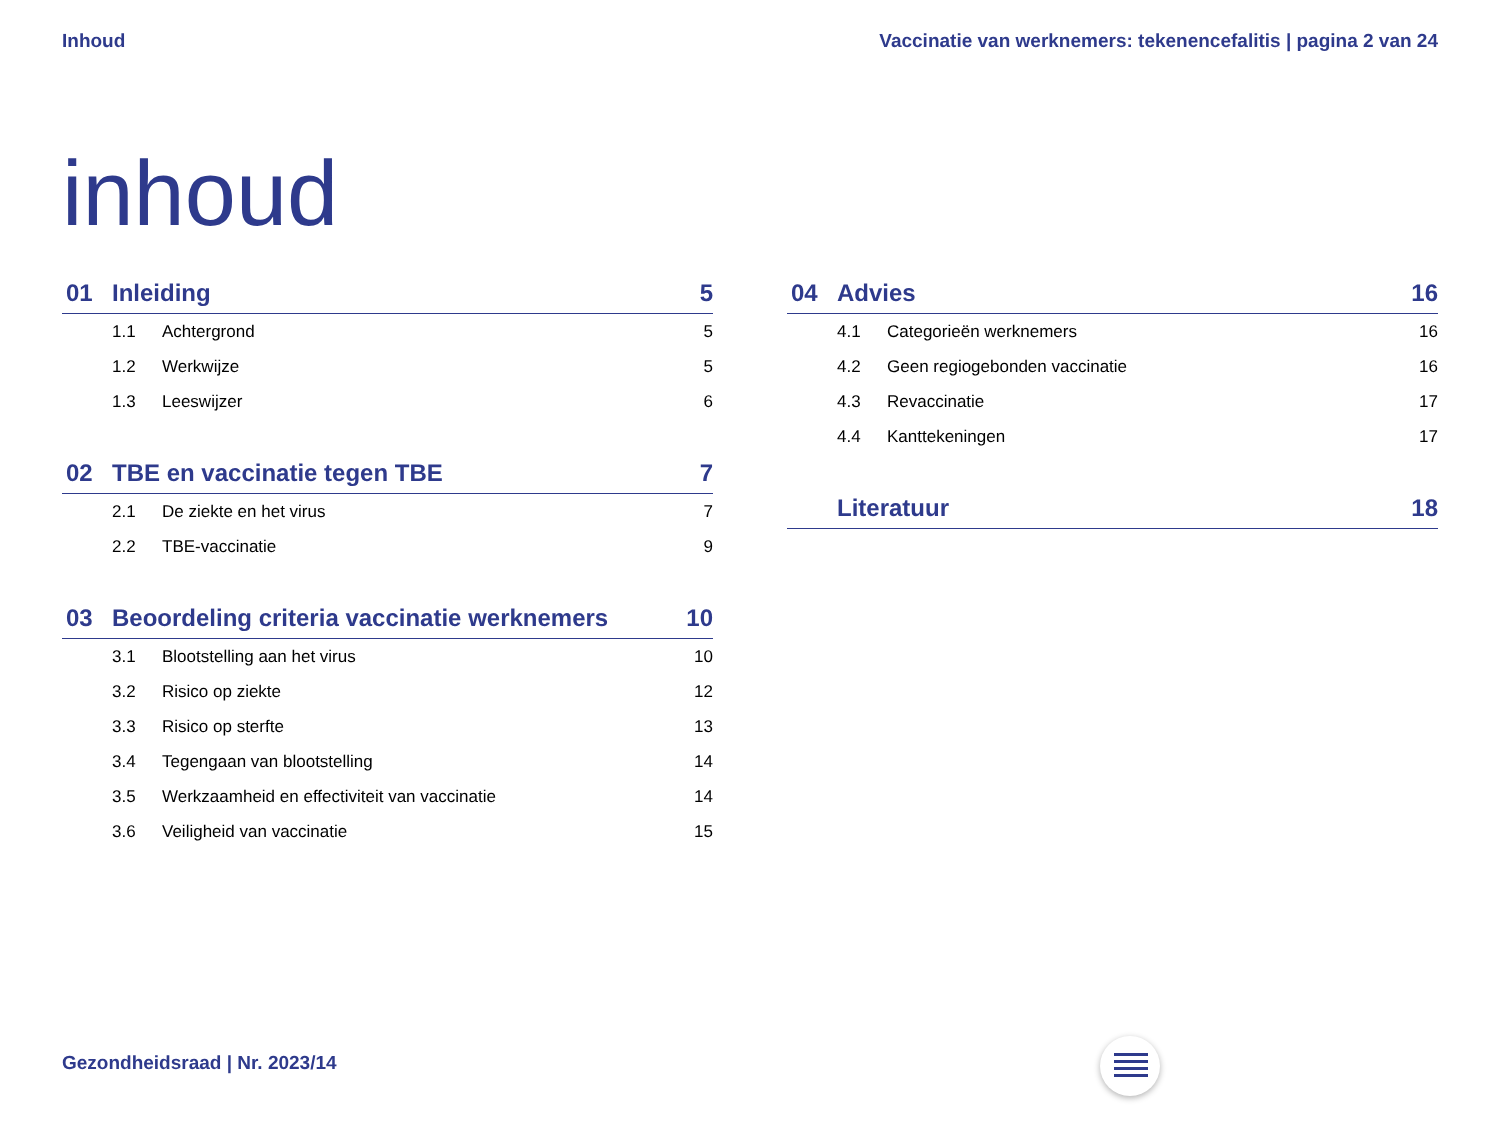Inhoud Vaccinatie van werknemers: tekenencefalitis | pagina 2 van 24
inhoud
01 Inleiding 5
1.1 Achtergrond 5
1.2 Werkwijze 5
1.3 Leeswijzer 6
02 TBE en vaccinatie tegen TBE 7
2.1 De ziekte en het virus 7
2.2 TBE-vaccinatie 9
03 Beoordeling criteria vaccinatie werknemers 10
3.1 Blootstelling aan het virus 10
3.2 Risico op ziekte 12
3.3 Risico op sterfte 13
3.4 Tegengaan van blootstelling 14
3.5 Werkzaamheid en effectiviteit van vaccinatie 14
3.6 Veiligheid van vaccinatie 15
04 Advies 16
4.1 Categorieën werknemers 16
4.2 Geen regiogebonden vaccinatie 16
4.3 Revaccinatie 17
4.4 Kanttekeningen 17
Literatuur 18
Gezondheidsraad | Nr. 2023/14